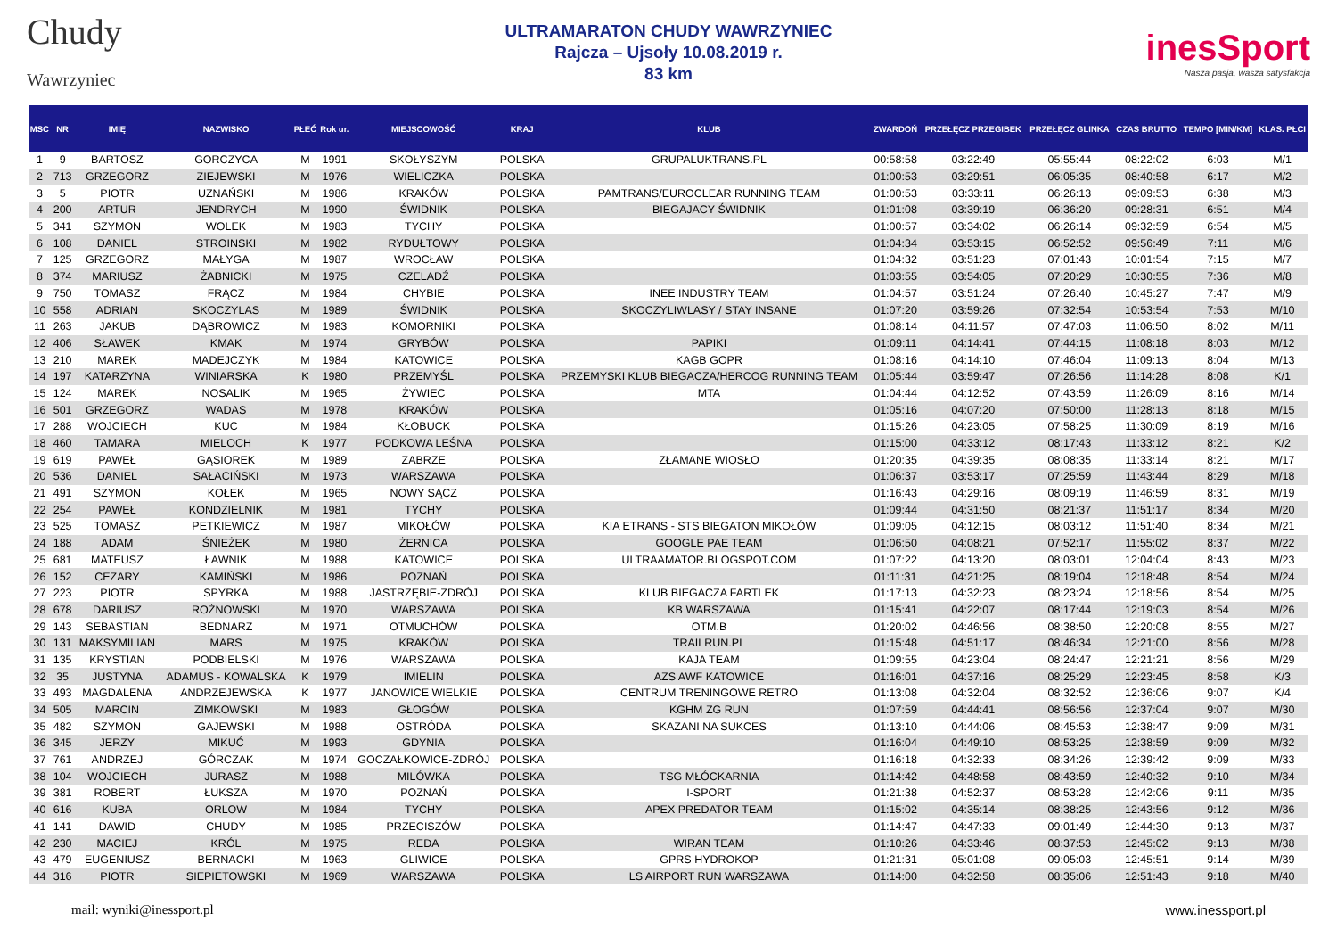Chudy
Wawrzyniec
ULTRAMARATON CHUDY WAWRZYNIEC
Rajcza – Ujsoły 10.08.2019 r.
83 km
inesSport
Nasza pasja, wasza satysfakcja
| MSC | NR | IMIĘ | NAZWISKO | PŁEĆ | Rok ur. | MIEJSCOWOŚĆ | KRAJ | KLUB | ZWARDOŃ | PRZEŁĘCZ PRZEGIBEK | PRZEŁĘCZ GLINKA | CZAS BRUTTO | TEMPO [MIN/KM] | KLAS. PŁCI |
| --- | --- | --- | --- | --- | --- | --- | --- | --- | --- | --- | --- | --- | --- | --- |
| 1 | 9 | BARTOSZ | GORCZYCA | M | 1991 | SKOŁYSZYM | POLSKA | GRUPALUKTRANS.PL | 00:58:58 | 03:22:49 | 05:55:44 | 08:22:02 | 6:03 | M/1 |
| 2 | 713 | GRZEGORZ | ZIEJEWSKI | M | 1976 | WIELICZKA | POLSKA | | 01:00:53 | 03:29:51 | 06:05:35 | 08:40:58 | 6:17 | M/2 |
| 3 | 5 | PIOTR | UZNAŃSKI | M | 1986 | KRAKÓW | POLSKA | PAMTRANS/EUROCLEAR RUNNING TEAM | 01:00:53 | 03:33:11 | 06:26:13 | 09:09:53 | 6:38 | M/3 |
| 4 | 200 | ARTUR | JENDRYCH | M | 1990 | ŚWIDNIK | POLSKA | BIEGAJACY ŚWIDNIK | 01:01:08 | 03:39:19 | 06:36:20 | 09:28:31 | 6:51 | M/4 |
| 5 | 341 | SZYMON | WOLEK | M | 1983 | TYCHY | POLSKA | | 01:00:57 | 03:34:02 | 06:26:14 | 09:32:59 | 6:54 | M/5 |
| 6 | 108 | DANIEL | STROINSKI | M | 1982 | RYDUŁTOWY | POLSKA | | 01:04:34 | 03:53:15 | 06:52:52 | 09:56:49 | 7:11 | M/6 |
| 7 | 125 | GRZEGORZ | MAŁYGA | M | 1987 | WROCŁAW | POLSKA | | 01:04:32 | 03:51:23 | 07:01:43 | 10:01:54 | 7:15 | M/7 |
| 8 | 374 | MARIUSZ | ŻABNICKI | M | 1975 | CZELADŹ | POLSKA | | 01:03:55 | 03:54:05 | 07:20:29 | 10:30:55 | 7:36 | M/8 |
| 9 | 750 | TOMASZ | FRĄCZ | M | 1984 | CHYBIE | POLSKA | INEE INDUSTRY TEAM | 01:04:57 | 03:51:24 | 07:26:40 | 10:45:27 | 7:47 | M/9 |
| 10 | 558 | ADRIAN | SKOCZYLAS | M | 1989 | ŚWIDNIK | POLSKA | SKOCZYLIWLASY / STAY INSANE | 01:07:20 | 03:59:26 | 07:32:54 | 10:53:54 | 7:53 | M/10 |
| 11 | 263 | JAKUB | DĄBROWICZ | M | 1983 | KOMORNIKI | POLSKA | | 01:08:14 | 04:11:57 | 07:47:03 | 11:06:50 | 8:02 | M/11 |
| 12 | 406 | SŁAWEK | KMAK | M | 1974 | GRYBÓW | POLSKA | PAPIKI | 01:09:11 | 04:14:41 | 07:44:15 | 11:08:18 | 8:03 | M/12 |
| 13 | 210 | MAREK | MADEJCZYK | M | 1984 | KATOWICE | POLSKA | KAGB GOPR | 01:08:16 | 04:14:10 | 07:46:04 | 11:09:13 | 8:04 | M/13 |
| 14 | 197 | KATARZYNA | WINIARSKA | K | 1980 | PRZEMYŚL | POLSKA | PRZEMYSKI KLUB BIEGACZA/HERCOG RUNNING TEAM | 01:05:44 | 03:59:47 | 07:26:56 | 11:14:28 | 8:08 | K/1 |
| 15 | 124 | MAREK | NOSALIK | M | 1965 | ŻYWIEC | POLSKA | MTA | 01:04:44 | 04:12:52 | 07:43:59 | 11:26:09 | 8:16 | M/14 |
| 16 | 501 | GRZEGORZ | WADAS | M | 1978 | KRAKÓW | POLSKA | | 01:05:16 | 04:07:20 | 07:50:00 | 11:28:13 | 8:18 | M/15 |
| 17 | 288 | WOJCIECH | KUC | M | 1984 | KŁOBUCK | POLSKA | | 01:15:26 | 04:23:05 | 07:58:25 | 11:30:09 | 8:19 | M/16 |
| 18 | 460 | TAMARA | MIELOCH | K | 1977 | PODKOWA LEŚNA | POLSKA | | 01:15:00 | 04:33:12 | 08:17:43 | 11:33:12 | 8:21 | K/2 |
| 19 | 619 | PAWEŁ | GĄSIOREK | M | 1989 | ZABRZE | POLSKA | ZŁAMANE WIOSŁO | 01:20:35 | 04:39:35 | 08:08:35 | 11:33:14 | 8:21 | M/17 |
| 20 | 536 | DANIEL | SAŁACIŃSKI | M | 1973 | WARSZAWA | POLSKA | | 01:06:37 | 03:53:17 | 07:25:59 | 11:43:44 | 8:29 | M/18 |
| 21 | 491 | SZYMON | KOŁEK | M | 1965 | NOWY SĄCZ | POLSKA | | 01:16:43 | 04:29:16 | 08:09:19 | 11:46:59 | 8:31 | M/19 |
| 22 | 254 | PAWEŁ | KONDZIELNIK | M | 1981 | TYCHY | POLSKA | | 01:09:44 | 04:31:50 | 08:21:37 | 11:51:17 | 8:34 | M/20 |
| 23 | 525 | TOMASZ | PETKIEWICZ | M | 1987 | MIKOŁÓW | POLSKA | KIA ETRANS - STS BIEGATON MIKOŁÓW | 01:09:05 | 04:12:15 | 08:03:12 | 11:51:40 | 8:34 | M/21 |
| 24 | 188 | ADAM | ŚNIEŻEK | M | 1980 | ŻERNICA | POLSKA | GOOGLE PAE TEAM | 01:06:50 | 04:08:21 | 07:52:17 | 11:55:02 | 8:37 | M/22 |
| 25 | 681 | MATEUSZ | ŁAWNIK | M | 1988 | KATOWICE | POLSKA | ULTRAAMATOR.BLOGSPOT.COM | 01:07:22 | 04:13:20 | 08:03:01 | 12:04:04 | 8:43 | M/23 |
| 26 | 152 | CEZARY | KAMIŃSKI | M | 1986 | POZNAŃ | POLSKA | | 01:11:31 | 04:21:25 | 08:19:04 | 12:18:48 | 8:54 | M/24 |
| 27 | 223 | PIOTR | SPYRKA | M | 1988 | JASTRZĘBIE-ZDRÓJ | POLSKA | KLUB BIEGACZA FARTLEK | 01:17:13 | 04:32:23 | 08:23:24 | 12:18:56 | 8:54 | M/25 |
| 28 | 678 | DARIUSZ | ROŻNOWSKI | M | 1970 | WARSZAWA | POLSKA | KB WARSZAWA | 01:15:41 | 04:22:07 | 08:17:44 | 12:19:03 | 8:54 | M/26 |
| 29 | 143 | SEBASTIAN | BEDNARZ | M | 1971 | OTMUCHÓW | POLSKA | OTM.B | 01:20:02 | 04:46:56 | 08:38:50 | 12:20:08 | 8:55 | M/27 |
| 30 | 131 | MAKSYMILIAN | MARS | M | 1975 | KRAKÓW | POLSKA | TRAILRUN.PL | 01:15:48 | 04:51:17 | 08:46:34 | 12:21:00 | 8:56 | M/28 |
| 31 | 135 | KRYSTIAN | PODBIELSKI | M | 1976 | WARSZAWA | POLSKA | KAJA TEAM | 01:09:55 | 04:23:04 | 08:24:47 | 12:21:21 | 8:56 | M/29 |
| 32 | 35 | JUSTYNA | ADAMUS - KOWALSKA | K | 1979 | IMIELIN | POLSKA | AZS AWF KATOWICE | 01:16:01 | 04:37:16 | 08:25:29 | 12:23:45 | 8:58 | K/3 |
| 33 | 493 | MAGDALENA | ANDRZEJEWSKA | K | 1977 | JANOWICE WIELKIE | POLSKA | CENTRUM TRENINGOWE RETRO | 01:13:08 | 04:32:04 | 08:32:52 | 12:36:06 | 9:07 | K/4 |
| 34 | 505 | MARCIN | ZIMKOWSKI | M | 1983 | GŁOGÓW | POLSKA | KGHM ZG RUN | 01:07:59 | 04:44:41 | 08:56:56 | 12:37:04 | 9:07 | M/30 |
| 35 | 482 | SZYMON | GAJEWSKI | M | 1988 | OSTRÓDA | POLSKA | SKAZANI NA SUKCES | 01:13:10 | 04:44:06 | 08:45:53 | 12:38:47 | 9:09 | M/31 |
| 36 | 345 | JERZY | MIKUĆ | M | 1993 | GDYNIA | POLSKA | | 01:16:04 | 04:49:10 | 08:53:25 | 12:38:59 | 9:09 | M/32 |
| 37 | 761 | ANDRZEJ | GÓRCZAK | M | 1974 | GOCZAŁKOWICE-ZDRÓJ | POLSKA | | 01:16:18 | 04:32:33 | 08:34:26 | 12:39:42 | 9:09 | M/33 |
| 38 | 104 | WOJCIECH | JURASZ | M | 1988 | MILÓWKA | POLSKA | TSG MŁÓCKARNIA | 01:14:42 | 04:48:58 | 08:43:59 | 12:40:32 | 9:10 | M/34 |
| 39 | 381 | ROBERT | ŁUKSZA | M | 1970 | POZNAŃ | POLSKA | I-SPORT | 01:21:38 | 04:52:37 | 08:53:28 | 12:42:06 | 9:11 | M/35 |
| 40 | 616 | KUBA | ORLOW | M | 1984 | TYCHY | POLSKA | APEX PREDATOR TEAM | 01:15:02 | 04:35:14 | 08:38:25 | 12:43:56 | 9:12 | M/36 |
| 41 | 141 | DAWID | CHUDY | M | 1985 | PRZECISZÓW | POLSKA | | 01:14:47 | 04:47:33 | 09:01:49 | 12:44:30 | 9:13 | M/37 |
| 42 | 230 | MACIEJ | KRÓL | M | 1975 | REDA | POLSKA | WIRAN TEAM | 01:10:26 | 04:33:46 | 08:37:53 | 12:45:02 | 9:13 | M/38 |
| 43 | 479 | EUGENIUSZ | BERNACKI | M | 1963 | GLIWICE | POLSKA | GPRS HYDROKOP | 01:21:31 | 05:01:08 | 09:05:03 | 12:45:51 | 9:14 | M/39 |
| 44 | 316 | PIOTR | SIEPIETOWSKI | M | 1969 | WARSZAWA | POLSKA | LS AIRPORT RUN WARSZAWA | 01:14:00 | 04:32:58 | 08:35:06 | 12:51:43 | 9:18 | M/40 |
mail: wyniki@inessport.pl www.inessport.pl